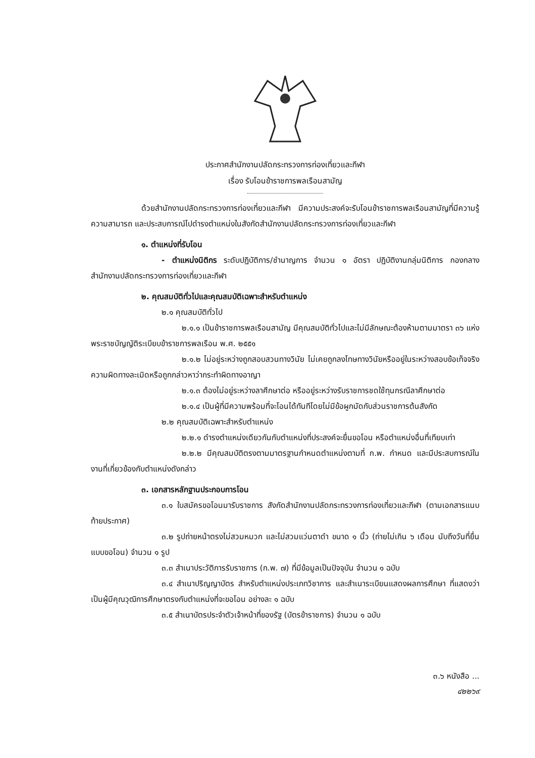ประกาศสำนักงานปลัดกระทรวงการท่องเที่ยวและกีฬา
เรื่อง รับโอนข้าราชการพลเรือนสามัญ
ด้วยสำนักงานปลัดกระทรวงการท่องเที่ยวและกีฬา มีความประสงค์จะรับโอนข้าราชการพลเรือนสามัญที่มีความรู้ ความสามารถ และประสบการณ์ไปดำรงตำแหน่งในสังกัดสำนักงานปลัดกระทรวงการท่องเที่ยวและกีฬา
๑. ตำแหน่งที่รับโอน
- ตำแหน่งนิติกร ระดับปฏิบัติการ/ชำนาญการ จำนวน ๑ อัตรา ปฏิบัติงานกลุ่มนิติการ กองกลาง สำนักงานปลัดกระทรวงการท่องเที่ยวและกีฬา
๒. คุณสมบัติทั่วไปและคุณสมบัติเฉพาะสำหรับตำแหน่ง
๒.๑ คุณสมบัติทั่วไป
๒.๑.๑ เป็นข้าราชการพลเรือนสามัญ มีคุณสมบัติทั่วไปและไม่มีลักษณะต้องห้ามตามมาตรา ๓๖ แห่งพระราชบัญญัติระเบียบข้าราชการพลเรือน พ.ศ. ๒๕๕๑
๒.๑.๒ ไม่อยู่ระหว่างถูกสอบสวนทางวินัย ไม่เคยถูกลงโทษทางวินัยหรืออยู่ในระหว่างสอบข้อเท็จจริง ความผิดทางละเมิดหรือถูกกล่าวหาว่ากระทำผิดทางอาญา
๒.๑.๓ ต้องไม่อยู่ระหว่างลาศึกษาต่อ หรืออยู่ระหว่างรับราชการชดใช้ทุนกรณีลาศึกษาต่อ
๒.๑.๔ เป็นผู้ที่มีความพร้อมที่จะโอนได้ทันทีโดยไม่มีข้อผูกมัดกับส่วนราชการต้นสังกัด
๒.๒ คุณสมบัติเฉพาะสำหรับตำแหน่ง
๒.๒.๑ ดำรงตำแหน่งเดียวกันกับตำแหน่งที่ประสงค์จะยื่นขอโอน หรือตำแหน่งอื่นที่เทียบเท่า
๒.๒.๒ มีคุณสมบัติตรงตามมาตรฐานกำหนดตำแหน่งตามที่ ก.พ. กำหนด และมีประสบการณ์ในงานที่เกี่ยวข้องกับตำแหน่งดังกล่าว
๓. เอกสารหลักฐานประกอบการโอน
๓.๑ ใบสมัครขอโอนมารับราชการ สังกัดสำนักงานปลัดกระทรวงการท่องเที่ยวและกีฬา (ตามเอกสารแนบท้ายประกาศ)
๓.๒ รูปถ่ายหน้าตรงไม่สวมหมวก และไม่สวมแว่นตาดำ ขนาด ๑ นิ้ว (ถ่ายไม่เกิน ๖ เดือน นับถึงวันที่ยื่นแบบขอโอน) จำนวน ๑ รูป
๓.๓ สำเนาประวัติการรับราชการ (ก.พ. ๗) ที่มีข้อมูลเป็นปัจจุบัน จำนวน ๑ ฉบับ
๓.๔ สำเนาปริญญาบัตร สำหรับตำแหน่งประเภทวิชาการ และสำเนาระเบียนแสดงผลการศึกษา ที่แสดงว่าเป็นผู้มีคุณวุฒิการศึกษาตรงกับตำแหน่งที่จะขอโอน อย่างละ ๑ ฉบับ
๓.๕ สำเนาบัตรประจำตัวเจ้าหน้าที่ของรัฐ (บัตรข้าราชการ) จำนวน ๑ ฉบับ
๓.๖ หนังสือ ...
๔๒๒๖๙